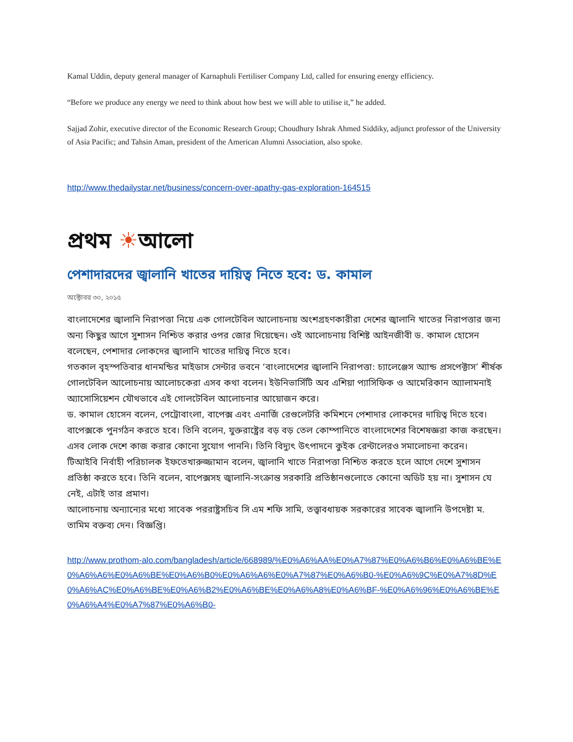Kamal Uddin, deputy general manager of Karnaphuli Fertiliser Company Ltd, called for ensuring energy efficiency.
“Before we produce any energy we need to think about how best we will able to utilise it,” he added.
Sajjad Zohir, executive director of the Economic Research Group; Choudhury Ishrak Ahmed Siddiky, adjunct professor of the University of Asia Pacific; and Tahsin Aman, president of the American Alumni Association, also spoke.
http://www.thedailystar.net/business/concern-over-apathy-gas-exploration-164515
প্রথম ☀আলো
পেশাদারদের জ্বালানি খাতের দায়িত্ব নিতে হবে: ড. কামাল
অক্টোবর ৩০, ২০১৫
বাংলাদেশের জ্বালানি নিরাপত্তা নিয়ে এক গোলটেবিল আলোচনায় অংশগ্রহণকারীরা দেশের জ্বালানি খাতের নিরাপত্তার জন্য অন্য কিছুর আগে সুশাসন নিশ্চিত করার ওপর জোর দিয়েছেন। ওই আলোচনায় বিশিষ্ট আইনজীবী ড. কামাল হোসেন বলেছেন, পেশাদার লোকদের জ্বালানি খাতের দায়িত্ব নিতে হবে।
গতকাল বৃহস্পতিবার ধানমন্ডির মাইডাস সেন্টার ভবনে ‘বাংলাদেশের জ্বালানি নিরাপত্তা: চ্যালেঞ্জেস অ্যান্ড প্রসপেক্টাস’ শীর্ষক গোলটেবিল আলোচনায় আলোচকেরা এসব কথা বলেন। ইউনিভার্সিটি অব এশিয়া প্যাসিফিক ও আমেরিকান অ্যালামনাই অ্যাসোসিয়েশন যৌথভাবে এই গোলটেবিল আলোচনার আয়োজন করে।
ড. কামাল হোসেন বলেন, পেট্রোবাংলা, বাপেক্স এবং এনার্জি রেগুলেটরি কমিশনে পেশাদার লোকদের দায়িত্ব দিতে হবে। বাপেক্সকে পুনর্গঠন করতে হবে। তিনি বলেন, যুক্তরাষ্ট্রের বড় বড় তেল কোম্পানিতে বাংলাদেশের বিশেষজ্ঞরা কাজ করছেন। এসব লোক দেশে কাজ করার কোনো সুযোগ পাননি। তিনি বিদ্যুৎ উৎপাদনে কুইক রেন্টালেরও সমালোচনা করেন।
টিআইবি নির্বাহী পরিচালক ইফতেখারুজ্জামান বলেন, জ্বালানি খাতে নিরাপত্তা নিশ্চিত করতে হলে আগে দেশে সুশাসন প্রতিষ্ঠা করতে হবে। তিনি বলেন, বাপেক্সসহ জ্বালানি-সংক্রান্ত সরকারি প্রতিষ্ঠানগুলোতে কোনো অডিট হয় না। সুশাসন যে নেই, এটাই তার প্রমাণ।
আলোচনায় অন্যান্যের মধ্যে সাবেক পররাষ্ট্রসচিব সি এম শফি সামি, তত্ত্বাবধায়ক সরকারের সাবেক জ্বালানি উপদেষ্টা ম. তামিম বক্তব্য দেন। বিজ্ঞপ্তি।
http://www.prothom-alo.com/bangladesh/article/668989/%E0%A6%AA%E0%A7%87%E0%A6%B6%E0%A6%BE%E0%A6%A6%E0%A6%BE%E0%A6%B0%E0%A6%A6%E0%A7%87%E0%A6%B0-%E0%A6%9C%E0%A7%8D%E0%A6%AC%E0%A6%BE%E0%A6%B2%E0%A6%BE%E0%A6%A8%E0%A6%BF-%E0%A6%96%E0%A6%BE%E0%A6%A4%E0%A7%87%E0%A6%B0-